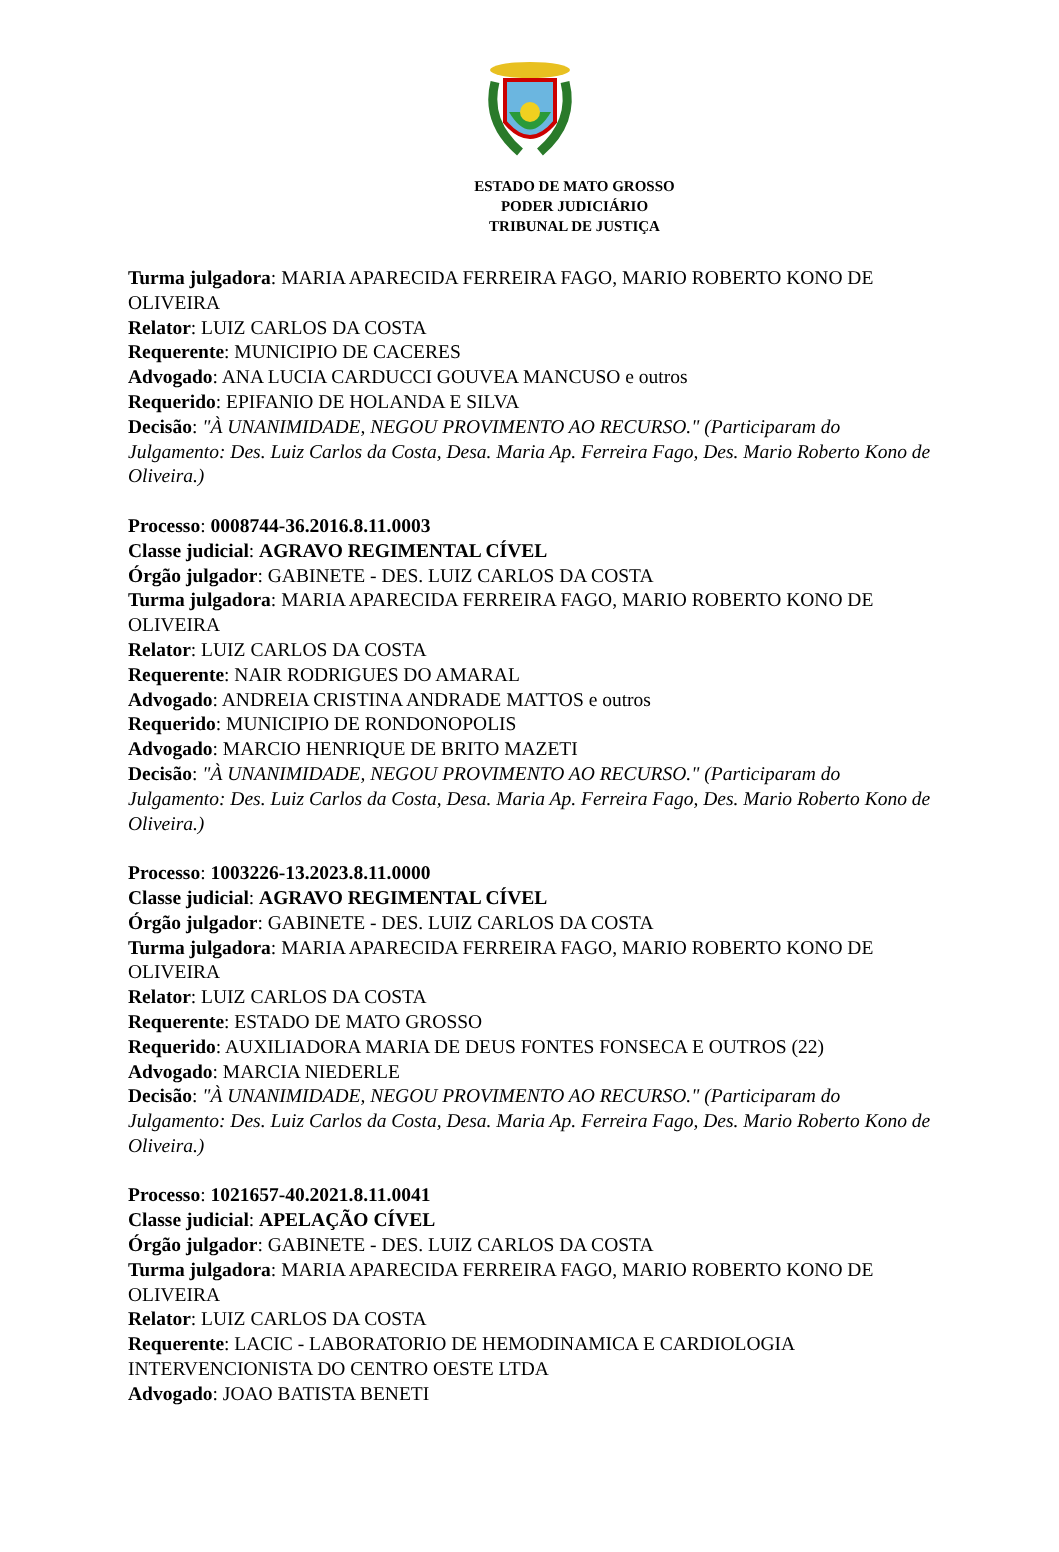ESTADO DE MATO GROSSO
PODER JUDICIÁRIO
TRIBUNAL DE JUSTIÇA
Turma julgadora: MARIA APARECIDA FERREIRA FAGO, MARIO ROBERTO KONO DE OLIVEIRA
Relator: LUIZ CARLOS DA COSTA
Requerente: MUNICIPIO DE CACERES
Advogado: ANA LUCIA CARDUCCI GOUVEA MANCUSO e outros
Requerido: EPIFANIO DE HOLANDA E SILVA
Decisão: "À UNANIMIDADE, NEGOU PROVIMENTO AO RECURSO." (Participaram do Julgamento: Des. Luiz Carlos da Costa, Desa. Maria Ap. Ferreira Fago, Des. Mario Roberto Kono de Oliveira.)
Processo: 0008744-36.2016.8.11.0003
Classe judicial: AGRAVO REGIMENTAL CÍVEL
Órgão julgador: GABINETE - DES. LUIZ CARLOS DA COSTA
Turma julgadora: MARIA APARECIDA FERREIRA FAGO, MARIO ROBERTO KONO DE OLIVEIRA
Relator: LUIZ CARLOS DA COSTA
Requerente: NAIR RODRIGUES DO AMARAL
Advogado: ANDREIA CRISTINA ANDRADE MATTOS e outros
Requerido: MUNICIPIO DE RONDONOPOLIS
Advogado: MARCIO HENRIQUE DE BRITO MAZETI
Decisão: "À UNANIMIDADE, NEGOU PROVIMENTO AO RECURSO." (Participaram do Julgamento: Des. Luiz Carlos da Costa, Desa. Maria Ap. Ferreira Fago, Des. Mario Roberto Kono de Oliveira.)
Processo: 1003226-13.2023.8.11.0000
Classe judicial: AGRAVO REGIMENTAL CÍVEL
Órgão julgador: GABINETE - DES. LUIZ CARLOS DA COSTA
Turma julgadora: MARIA APARECIDA FERREIRA FAGO, MARIO ROBERTO KONO DE OLIVEIRA
Relator: LUIZ CARLOS DA COSTA
Requerente: ESTADO DE MATO GROSSO
Requerido: AUXILIADORA MARIA DE DEUS FONTES FONSECA E OUTROS (22)
Advogado: MARCIA NIEDERLE
Decisão: "À UNANIMIDADE, NEGOU PROVIMENTO AO RECURSO." (Participaram do Julgamento: Des. Luiz Carlos da Costa, Desa. Maria Ap. Ferreira Fago, Des. Mario Roberto Kono de Oliveira.)
Processo: 1021657-40.2021.8.11.0041
Classe judicial: APELAÇÃO CÍVEL
Órgão julgador: GABINETE - DES. LUIZ CARLOS DA COSTA
Turma julgadora: MARIA APARECIDA FERREIRA FAGO, MARIO ROBERTO KONO DE OLIVEIRA
Relator: LUIZ CARLOS DA COSTA
Requerente: LACIC - LABORATORIO DE HEMODINAMICA E CARDIOLOGIA INTERVENCIONISTA DO CENTRO OESTE LTDA
Advogado: JOAO BATISTA BENETI